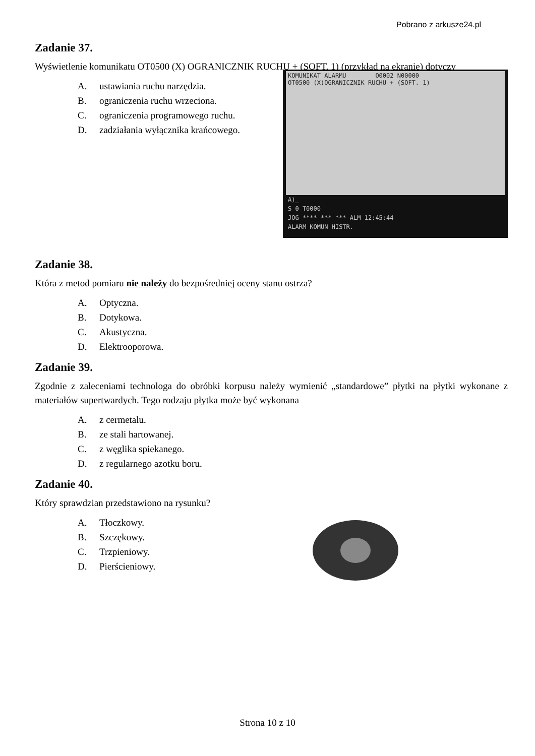Pobrano z arkusze24.pl
Zadanie 37.
Wyświetlenie komunikatu OT0500 (X) OGRANICZNIK RUCHU + (SOFT. 1) (przykład na ekranie) dotyczy
A. ustawiania ruchu narzędzia.
B. ograniczenia ruchu wrzeciona.
C. ograniczenia programowego ruchu.
D. zadziałania wyłącznika krańcowego.
KOMUNIKAT ALARMU O0002 N00000
OT0500 (X)OGRANICZNIK RUCHU + (SOFT. 1)
A)_
S 0 T0000
JOG **** *** *** ALM 12:45:44
ALARM KOMUN HISTR.
Zadanie 38.
Która z metod pomiaru nie należy do bezpośredniej oceny stanu ostrza?
A. Optyczna.
B. Dotykowa.
C. Akustyczna.
D. Elektrooporowa.
Zadanie 39.
Zgodnie z zaleceniami technologa do obróbki korpusu należy wymienić „standardowe” płytki na płytki wykonane z materiałów supertwardych. Tego rodzaju płytka może być wykonana
A. z cermetalu.
B. ze stali hartowanej.
C. z węglika spiekanego.
D. z regularnego azotku boru.
Zadanie 40.
Który sprawdzian przedstawiono na rysunku?
A. Tłoczkowy.
B. Szczękowy.
C. Trzpieniowy.
D. Pierścieniowy.
Strona 10 z 10